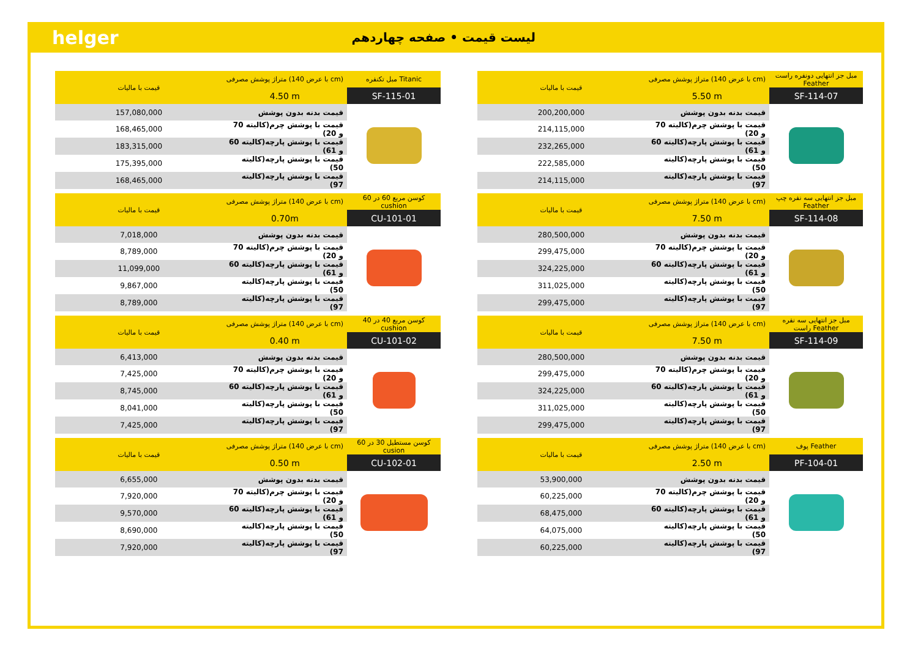helger
لیست قیمت • صفحه چهاردهم
| قیمت با مالیات | متراژ پوشش مصرفی (با عرض 140 cm) | مبل جز انتهایی دونفره راست Feather |
| --- | --- | --- |
| | 5.50 m | SF-114-07 |
| 200,200,000 | قیمت بدنه بدون پوشش | |
| 214,115,000 | قیمت با پوشش چرم(کالیته 70 و 20) | |
| 232,265,000 | قیمت با پوشش پارچه(کالیته 60 و 61) | |
| 222,585,000 | قیمت با پوشش پارچه(کالیته 50) | |
| 214,115,000 | قیمت با پوشش پارچه(کالیته 97) | |
| قیمت با مالیات | متراژ پوشش مصرفی (با عرض 140 cm) | مبل جز انتهایی سه نفره چپ Feather |
| --- | --- | --- |
| | 7.50 m | SF-114-08 |
| 280,500,000 | قیمت بدنه بدون پوشش | |
| 299,475,000 | قیمت با پوشش چرم(کالیته 70 و 20) | |
| 324,225,000 | قیمت با پوشش پارچه(کالیته 60 و 61) | |
| 311,025,000 | قیمت با پوشش پارچه(کالیته 50) | |
| 299,475,000 | قیمت با پوشش پارچه(کالیته 97) | |
| قیمت با مالیات | متراژ پوشش مصرفی (با عرض 140 cm) | مبل جز انتهایی سه نفره راست Feather |
| --- | --- | --- |
| | 7.50 m | SF-114-09 |
| 280,500,000 | قیمت بدنه بدون پوشش | |
| 299,475,000 | قیمت با پوشش چرم(کالیته 70 و 20) | |
| 324,225,000 | قیمت با پوشش پارچه(کالیته 60 و 61) | |
| 311,025,000 | قیمت با پوشش پارچه(کالیته 50) | |
| 299,475,000 | قیمت با پوشش پارچه(کالیته 97) | |
| قیمت با مالیات | متراژ پوشش مصرفی (با عرض 140 cm) | پوف Feather |
| --- | --- | --- |
| | 2.50 m | PF-104-01 |
| 53,900,000 | قیمت بدنه بدون پوشش | |
| 60,225,000 | قیمت با پوشش چرم(کالیته 70 و 20) | |
| 68,475,000 | قیمت با پوشش پارچه(کالیته 60 و 61) | |
| 64,075,000 | قیمت با پوشش پارچه(کالیته 50) | |
| 60,225,000 | قیمت با پوشش پارچه(کالیته 97) | |
| قیمت با مالیات | متراژ پوشش مصرفی (با عرض 140 cm) | مبل تکنفره Titanic |
| --- | --- | --- |
| | 4.50 m | SF-115-01 |
| 157,080,000 | قیمت بدنه بدون پوشش | |
| 168,465,000 | قیمت با پوشش چرم(کالیته 70 و 20) | |
| 183,315,000 | قیمت با پوشش پارچه(کالیته 60 و 61) | |
| 175,395,000 | قیمت با پوشش پارچه(کالیته 50) | |
| 168,465,000 | قیمت با پوشش پارچه(کالیته 97) | |
| قیمت با مالیات | متراژ پوشش مصرفی (با عرض 140 cm) | کوسن مربع 60 در 60 cushion |
| --- | --- | --- |
| | 0.70m | CU-101-01 |
| 7,018,000 | قیمت بدنه بدون پوشش | |
| 8,789,000 | قیمت با پوشش چرم(کالیته 70 و 20) | |
| 11,099,000 | قیمت با پوشش پارچه(کالیته 60 و 61) | |
| 9,867,000 | قیمت با پوشش پارچه(کالیته 50) | |
| 8,789,000 | قیمت با پوشش پارچه(کالیته 97) | |
| قیمت با مالیات | متراژ پوشش مصرفی (با عرض 140 cm) | کوسن مربع 40 در 40 cushion |
| --- | --- | --- |
| | 0.40 m | CU-101-02 |
| 6,413,000 | قیمت بدنه بدون پوشش | |
| 7,425,000 | قیمت با پوشش چرم(کالیته 70 و 20) | |
| 8,745,000 | قیمت با پوشش پارچه(کالیته 60 و 61) | |
| 8,041,000 | قیمت با پوشش پارچه(کالیته 50) | |
| 7,425,000 | قیمت با پوشش پارچه(کالیته 97) | |
| قیمت با مالیات | متراژ پوشش مصرفی (با عرض 140 cm) | کوسن مستطیل 30 در 60 cusion |
| --- | --- | --- |
| | 0.50 m | CU-102-01 |
| 6,655,000 | قیمت بدنه بدون پوشش | |
| 7,920,000 | قیمت با پوشش چرم(کالیته 70 و 20) | |
| 9,570,000 | قیمت با پوشش پارچه(کالیته 60 و 61) | |
| 8,690,000 | قیمت با پوشش پارچه(کالیته 50) | |
| 7,920,000 | قیمت با پوشش پارچه(کالیته 97) | |